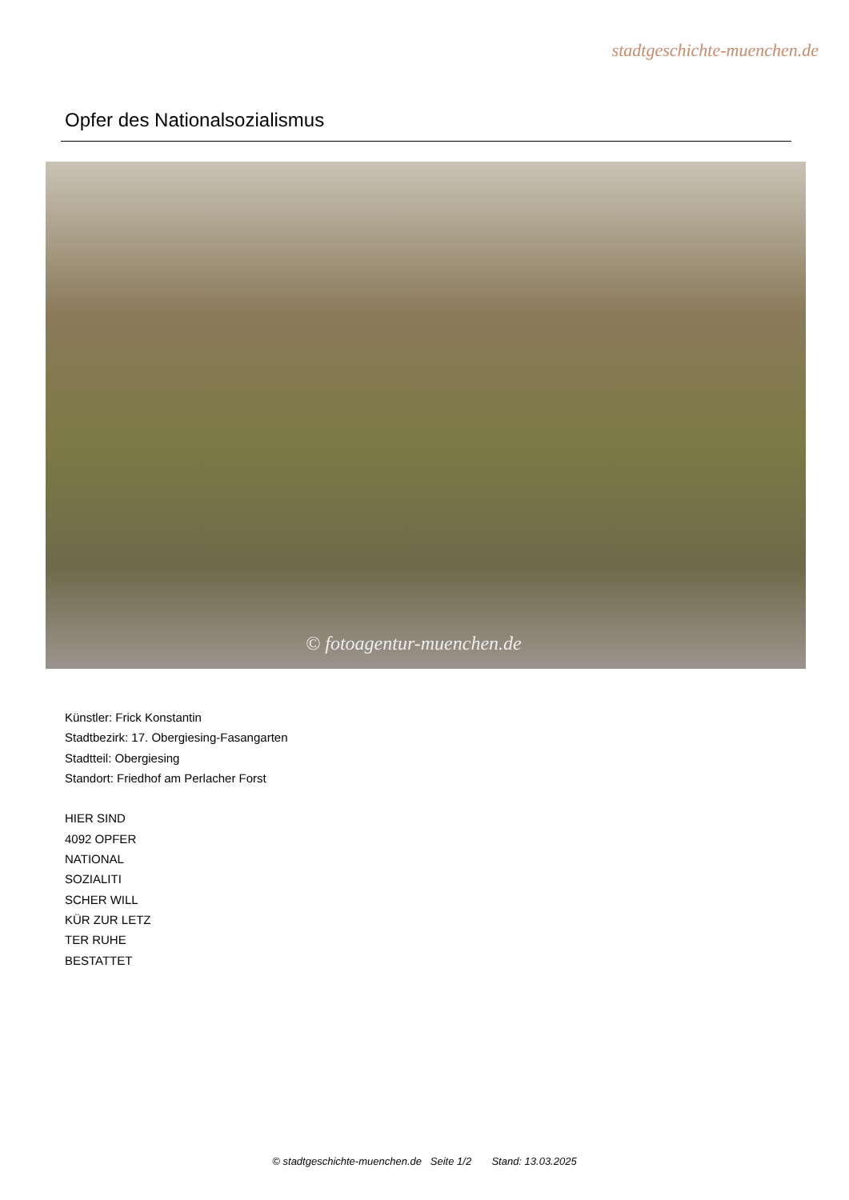stadtgeschichte-muenchen.de
Opfer des Nationalsozialismus
© fotoagentur-muenchen.de
Künstler: Frick Konstantin
Stadtbezirk: 17. Obergiesing-Fasangarten
Stadtteil: Obergiesing
Standort: Friedhof am Perlacher Forst
HIER SIND
4092 OPFER
NATIONAL
SOZIALITI
SCHER WILL
KÜR ZUR LETZ
TER RUHE
BESTATTET
© stadtgeschichte-muenchen.de Seite 1/2 Stand: 13.03.2025